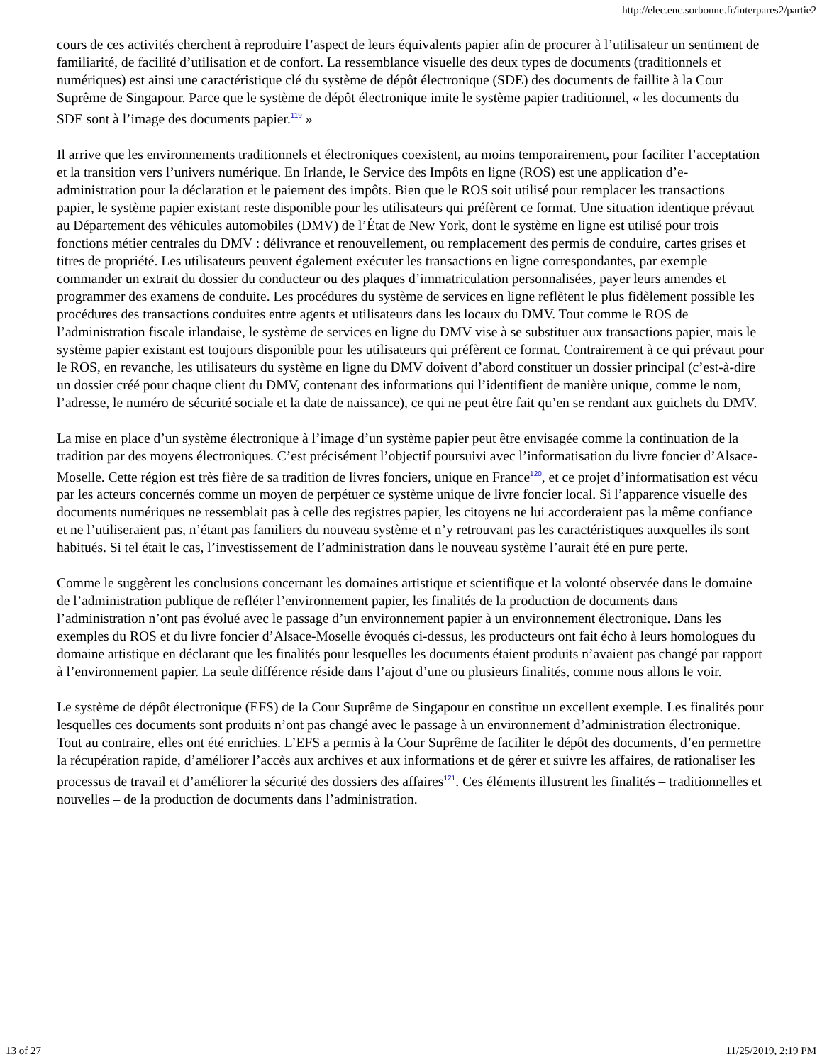http://elec.enc.sorbonne.fr/interpares2/partie2
cours de ces activités cherchent à reproduire l’aspect de leurs équivalents papier afin de procurer à l’utilisateur un sentiment de familiarité, de facilité d’utilisation et de confort. La ressemblance visuelle des deux types de documents (traditionnels et numériques) est ainsi une caractéristique clé du système de dépôt électronique (SDE) des documents de faillite à la Cour Suprême de Singapour. Parce que le système de dépôt électronique imite le système papier traditionnel, « les documents du SDE sont à l’image des documents papier.<sup>119</sup> »
Il arrive que les environnements traditionnels et électroniques coexistent, au moins temporairement, pour faciliter l’acceptation et la transition vers l’univers numérique. En Irlande, le Service des Impôts en ligne (ROS) est une application d’e-administration pour la déclaration et le paiement des impôts. Bien que le ROS soit utilisé pour remplacer les transactions papier, le système papier existant reste disponible pour les utilisateurs qui préfèrent ce format. Une situation identique prévaut au Département des véhicules automobiles (DMV) de l’État de New York, dont le système en ligne est utilisé pour trois fonctions métier centrales du DMV : délivrance et renouvellement, ou remplacement des permis de conduire, cartes grises et titres de propriété. Les utilisateurs peuvent également exécuter les transactions en ligne correspondantes, par exemple commander un extrait du dossier du conducteur ou des plaques d’immatriculation personnalisées, payer leurs amendes et programmer des examens de conduite. Les procédures du système de services en ligne reflètent le plus fidèlement possible les procédures des transactions conduites entre agents et utilisateurs dans les locaux du DMV. Tout comme le ROS de l’administration fiscale irlandaise, le système de services en ligne du DMV vise à se substituer aux transactions papier, mais le système papier existant est toujours disponible pour les utilisateurs qui préfèrent ce format. Contrairement à ce qui prévaut pour le ROS, en revanche, les utilisateurs du système en ligne du DMV doivent d’abord constituer un dossier principal (c’est-à-dire un dossier créé pour chaque client du DMV, contenant des informations qui l’identifient de manière unique, comme le nom, l’adresse, le numéro de sécurité sociale et la date de naissance), ce qui ne peut être fait qu’en se rendant aux guichets du DMV.
La mise en place d’un système électronique à l’image d’un système papier peut être envisagée comme la continuation de la tradition par des moyens électroniques. C’est précisément l’objectif poursuivi avec l’informatisation du livre foncier d’Alsace-Moselle. Cette région est très fière de sa tradition de livres fonciers, unique en France<sup>120</sup>, et ce projet d’informatisation est vécu par les acteurs concernés comme un moyen de perpétuer ce système unique de livre foncier local. Si l’apparence visuelle des documents numériques ne ressemblait pas à celle des registres papier, les citoyens ne lui accorderaient pas la même confiance et ne l’utiliseraient pas, n’étant pas familiers du nouveau système et n’y retrouvant pas les caractéristiques auxquelles ils sont habitués. Si tel était le cas, l’investissement de l’administration dans le nouveau système l’aurait été en pure perte.
Comme le suggèrent les conclusions concernant les domaines artistique et scientifique et la volonté observée dans le domaine de l’administration publique de refléter l’environnement papier, les finalités de la production de documents dans l’administration n’ont pas évolué avec le passage d’un environnement papier à un environnement électronique. Dans les exemples du ROS et du livre foncier d’Alsace-Moselle évoqués ci-dessus, les producteurs ont fait écho à leurs homologues du domaine artistique en déclarant que les finalités pour lesquelles les documents étaient produits n’avaient pas changé par rapport à l’environnement papier. La seule différence réside dans l’ajout d’une ou plusieurs finalités, comme nous allons le voir.
Le système de dépôt électronique (EFS) de la Cour Suprême de Singapour en constitue un excellent exemple. Les finalités pour lesquelles ces documents sont produits n’ont pas changé avec le passage à un environnement d’administration électronique. Tout au contraire, elles ont été enrichies. L’EFS a permis à la Cour Suprême de faciliter le dépôt des documents, d’en permettre la récupération rapide, d’améliorer l’accès aux archives et aux informations et de gérer et suivre les affaires, de rationaliser les processus de travail et d’améliorer la sécurité des dossiers des affaires<sup>121</sup>. Ces éléments illustrent les finalités – traditionnelles et nouvelles – de la production de documents dans l’administration.
13 of 27 11/25/2019, 2:19 PM